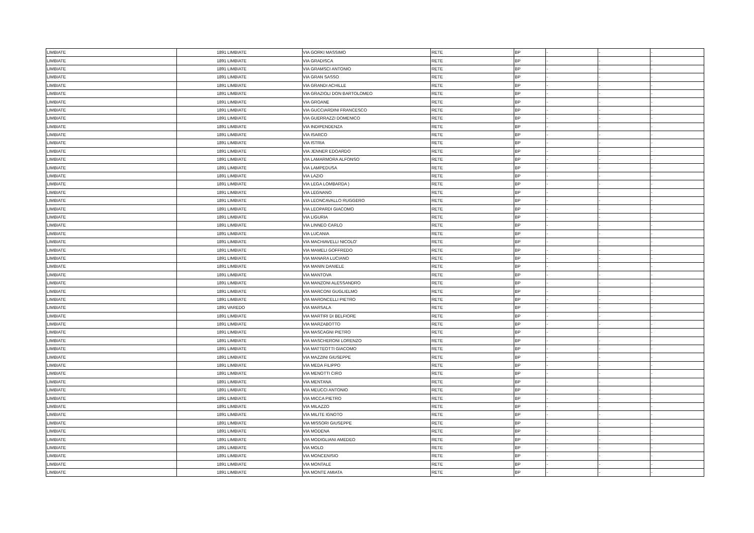| LIMBIATE | 1891 | LIMBIATE | VIA GORKI MASSIMO | RETE | BP | - | - | - |
| LIMBIATE | 1891 | LIMBIATE | VIA GRADISCA | RETE | BP | - | - | - |
| LIMBIATE | 1891 | LIMBIATE | VIA GRAMSCI ANTONIO | RETE | BP | - | - | - |
| LIMBIATE | 1891 | LIMBIATE | VIA GRAN SASSO | RETE | BP | - | - | - |
| LIMBIATE | 1891 | LIMBIATE | VIA GRANDI ACHILLE | RETE | BP | - | - | - |
| LIMBIATE | 1891 | LIMBIATE | VIA GRAZIOLI DON BARTOLOMEO | RETE | BP | - | - | - |
| LIMBIATE | 1891 | LIMBIATE | VIA GROANE | RETE | BP | - | - | - |
| LIMBIATE | 1891 | LIMBIATE | VIA GUCCIARDINI FRANCESCO | RETE | BP | - | - | - |
| LIMBIATE | 1891 | LIMBIATE | VIA GUERRAZZI DOMENICO | RETE | BP | - | - | - |
| LIMBIATE | 1891 | LIMBIATE | VIA INDIPENDENZA | RETE | BP | - | - | - |
| LIMBIATE | 1891 | LIMBIATE | VIA ISARCO | RETE | BP | - | - | - |
| LIMBIATE | 1891 | LIMBIATE | VIA ISTRIA | RETE | BP | - | - | - |
| LIMBIATE | 1891 | LIMBIATE | VIA JENNER EDOARDO | RETE | BP | - | - | - |
| LIMBIATE | 1891 | LIMBIATE | VIA LAMARMORA ALFONSO | RETE | BP | - | - | - |
| LIMBIATE | 1891 | LIMBIATE | VIA LAMPEDUSA | RETE | BP | - | - | - |
| LIMBIATE | 1891 | LIMBIATE | VIA LAZIO | RETE | BP | - | - | - |
| LIMBIATE | 1891 | LIMBIATE | VIA LEGA LOMBARDA ) | RETE | BP | - | - | - |
| LIMBIATE | 1891 | LIMBIATE | VIA LEGNANO | RETE | BP | - | - | - |
| LIMBIATE | 1891 | LIMBIATE | VIA LEONCAVALLO RUGGERO | RETE | BP | - | - | - |
| LIMBIATE | 1891 | LIMBIATE | VIA LEOPARDI GIACOMO | RETE | BP | - | - | - |
| LIMBIATE | 1891 | LIMBIATE | VIA LIGURIA | RETE | BP | - | - | - |
| LIMBIATE | 1891 | LIMBIATE | VIA LINNEO CARLO | RETE | BP | - | - | - |
| LIMBIATE | 1891 | LIMBIATE | VIA LUCANIA | RETE | BP | - | - | - |
| LIMBIATE | 1891 | LIMBIATE | VIA MACHIAVELLI NICOLO' | RETE | BP | - | - | - |
| LIMBIATE | 1891 | LIMBIATE | VIA MAMELI GOFFREDO | RETE | BP | - | - | - |
| LIMBIATE | 1891 | LIMBIATE | VIA MANARA LUCIANO | RETE | BP | - | - | - |
| LIMBIATE | 1891 | LIMBIATE | VIA MANIN DANIELE | RETE | BP | - | - | - |
| LIMBIATE | 1891 | LIMBIATE | VIA MANTOVA | RETE | BP | - | - | - |
| LIMBIATE | 1891 | LIMBIATE | VIA MANZONI ALESSANDRO | RETE | BP | - | - | - |
| LIMBIATE | 1891 | LIMBIATE | VIA MARCONI GUGLIELMO | RETE | BP | - | - | - |
| LIMBIATE | 1891 | LIMBIATE | VIA MARONCELLI PIETRO | RETE | BP | - | - | - |
| LIMBIATE | 1891 | VAREDO | VIA MARSALA | RETE | BP | - | - | - |
| LIMBIATE | 1891 | LIMBIATE | VIA MARTIRI DI BELFIORE | RETE | BP | - | - | - |
| LIMBIATE | 1891 | LIMBIATE | VIA MARZABOTTO | RETE | BP | - | - | - |
| LIMBIATE | 1891 | LIMBIATE | VIA MASCAGNI PIETRO | RETE | BP | - | - | - |
| LIMBIATE | 1891 | LIMBIATE | VIA MASCHERONI LORENZO | RETE | BP | - | - | - |
| LIMBIATE | 1891 | LIMBIATE | VIA MATTEOTTI GIACOMO | RETE | BP | - | - | - |
| LIMBIATE | 1891 | LIMBIATE | VIA MAZZINI GIUSEPPE | RETE | BP | - | - | - |
| LIMBIATE | 1891 | LIMBIATE | VIA MEDA FILIPPO | RETE | BP | - | - | - |
| LIMBIATE | 1891 | LIMBIATE | VIA MENOTTI CIRO | RETE | BP | - | - | - |
| LIMBIATE | 1891 | LIMBIATE | VIA MENTANA | RETE | BP | - | - | - |
| LIMBIATE | 1891 | LIMBIATE | VIA MEUCCI ANTONIO | RETE | BP | - | - | - |
| LIMBIATE | 1891 | LIMBIATE | VIA MICCA PIETRO | RETE | BP | - | - | - |
| LIMBIATE | 1891 | LIMBIATE | VIA MILAZZO | RETE | BP | - | - | - |
| LIMBIATE | 1891 | LIMBIATE | VIA MILITE IGNOTO | RETE | BP | - | - | - |
| LIMBIATE | 1891 | LIMBIATE | VIA MISSORI GIUSEPPE | RETE | BP | - | - | - |
| LIMBIATE | 1891 | LIMBIATE | VIA MODENA | RETE | BP | - | - | - |
| LIMBIATE | 1891 | LIMBIATE | VIA MODIGLIANI AMEDEO | RETE | BP | - | - | - |
| LIMBIATE | 1891 | LIMBIATE | VIA MOLO | RETE | BP | - | - | - |
| LIMBIATE | 1891 | LIMBIATE | VIA MONCENISIO | RETE | BP | - | - | - |
| LIMBIATE | 1891 | LIMBIATE | VIA MONTALE | RETE | BP | - | - | - |
| LIMBIATE | 1891 | LIMBIATE | VIA MONTE AMIATA | RETE | BP | - | - | - |